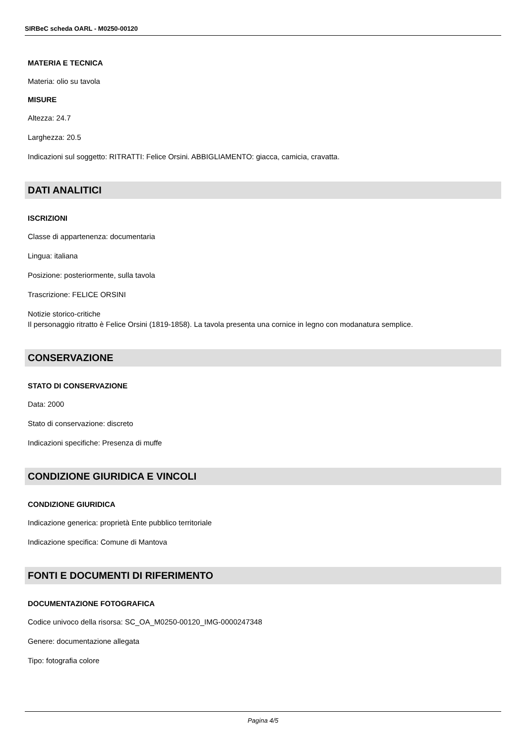SIRBeC scheda OARL - M0250-00120
MATERIA E TECNICA
Materia: olio su tavola
MISURE
Altezza: 24.7
Larghezza: 20.5
Indicazioni sul soggetto: RITRATTI: Felice Orsini. ABBIGLIAMENTO: giacca, camicia, cravatta.
DATI ANALITICI
ISCRIZIONI
Classe di appartenenza: documentaria
Lingua: italiana
Posizione: posteriormente, sulla tavola
Trascrizione: FELICE ORSINI
Notizie storico-critiche
Il personaggio ritratto è Felice Orsini (1819-1858). La tavola presenta una cornice in legno con modanatura semplice.
CONSERVAZIONE
STATO DI CONSERVAZIONE
Data: 2000
Stato di conservazione: discreto
Indicazioni specifiche: Presenza di muffe
CONDIZIONE GIURIDICA E VINCOLI
CONDIZIONE GIURIDICA
Indicazione generica: proprietà Ente pubblico territoriale
Indicazione specifica: Comune di Mantova
FONTI E DOCUMENTI DI RIFERIMENTO
DOCUMENTAZIONE FOTOGRAFICA
Codice univoco della risorsa: SC_OA_M0250-00120_IMG-0000247348
Genere: documentazione allegata
Tipo: fotografia colore
Pagina 4/5